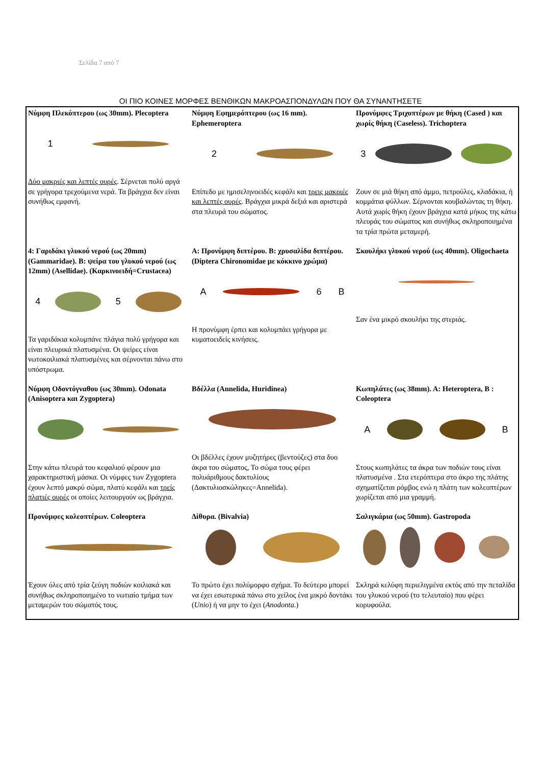Σελίδα 7 από 7
ΟΙ ΠΙΟ ΚΟΙΝΕΣ ΜΟΡΦΕΣ ΒΕΝΘΙΚΩΝ ΜΑΚΡΟΑΣΠΟΝΔΥΛΩΝ ΠΟΥ ΘΑ ΣΥΝΑΝΤΗΣΕΤΕ
| Νύμφη Πλεκόπτερου (ως 30mm). Plecoptera 1 Δύο μακριές και λεπτές ουρές . Σέρνεται πολύ αργά σε γρήγορα τρεχούμενα νερά. Τα βράγχια δεν είναι συνήθως εμφανή. | Νύμφη Εφημερόπτερου (ως 16 mm). Ephemeroptera 2 Επίπεδο με ημισεληνοειδές κεφάλι και τρεις μακριές και λεπτές ουρές . Βράγχια μικρά δεξιά και αριστερά στα πλευρά του σώματος. | Προνύμφες Τριχοπτέρων με θήκη (Cased ) και χωρίς θήκη (Caseless). Trichoptera 3 Ζουν σε μιά θήκη από άμμο, πετρούλες, κλαδάκια, ή κομμάτια φύλλων. Σέρνονται κουβαλώντας τη θήκη. Αυτά χωρίς θήκη έχουν βράγχια κατά μήκος της κάτω πλευράς του σώματος και συνήθως σκληροποιημένα τα τρία πρώτα μεταμερή. |
| 4: Γαριδάκι γλυκού νερού (ως 20mm) (Gammaridae). Β: ψείρα του γλυκού νερού (ως 12mm) (Asellidae). (Καρκινοειδή=Crustacea) 4 5 Τα γαριδάκια κολυμπάνε πλάγια πολύ γρήγορα και είναι πλευρικά πλατυσμένα. Οι ψείρες είναι νωτοκοιλιακά πλατυσμένες και σέρνονται πάνω στο υπόστρωμα. | Α: Προνύμφη διπτέρου. Β: χρυσαλίδα διπτέρου. (Diptera Chironomidae με κόκκινο χρώμα) A 6 B Η προνύμφη έρπει και κολυμπάει γρήγορα με κυματοειδείς κινήσεις. | Σκουλήκι γλυκού νερού (ως 40mm). Oligochaeta Σαν ένα μικρό σκουλήκι της στεριάς. |
| Νύμφη Οδοντόγναθου (ως 30mm). Odonata (Anisoptera και Zygoptera) Στην κάτω πλευρά του κεφαλιού φέρουν μια χαρακτηριστική μάσκα. Οι νύμφες των Zygoptera έχουν λεπτό μακρύ σώμα, πλατύ κεφάλι και τρείς πλατιές ουρές οι οποίες λειτουργούν ως βράγχια. | Βδέλλα (Annelida, Huridinea) Οι βδέλλες έχουν μυζητήρες (βεντούζες) στα δυο άκρα του σώματος, Το σώμα τους φέρει πολυάριθμους δακτυλίους (Δακτυλιοσκώληκες=Annelida). | Κωπηλάτες (ως 38mm). Α: Heteroptera, Β : Coleoptera A B Στους κωπηλάτες τα άκρα των ποδιών τους είναι πλατυσμένα . Στα ετερόπτερα στο άκρο της πλάτης σχηματίζεται ρόμβος ενώ η πλάτη των κολεοπτέρων χωρίζεται από μια γραμμή. |
| Προνύμφες κολεοπτέρων. Coleoptera Έχουν όλες από τρία ζεύγη ποδιών κοιλιακά και συνήθως σκληροποιημένο το νωτιαίο τμήμα των μεταμερών του σώματός τους. | Δίθυρα. (Bivalvia) Το πρώτο έχει πολύμορφο σχήμα. Το δεύτερο μπορεί να έχει εσωτερικά πάνω στο χείλος ένα μικρό δοντάκι ( Unio ) ή να μην το έχει ( Anodonta. ) | Σαλιγκάρια (ως 50mm). Gastropoda Σκληρά κελύφη περιελιγμένα εκτός από την πεταλίδα του γλυκού νερού (το τελευταίο) που φέρει κορυφούλα. |